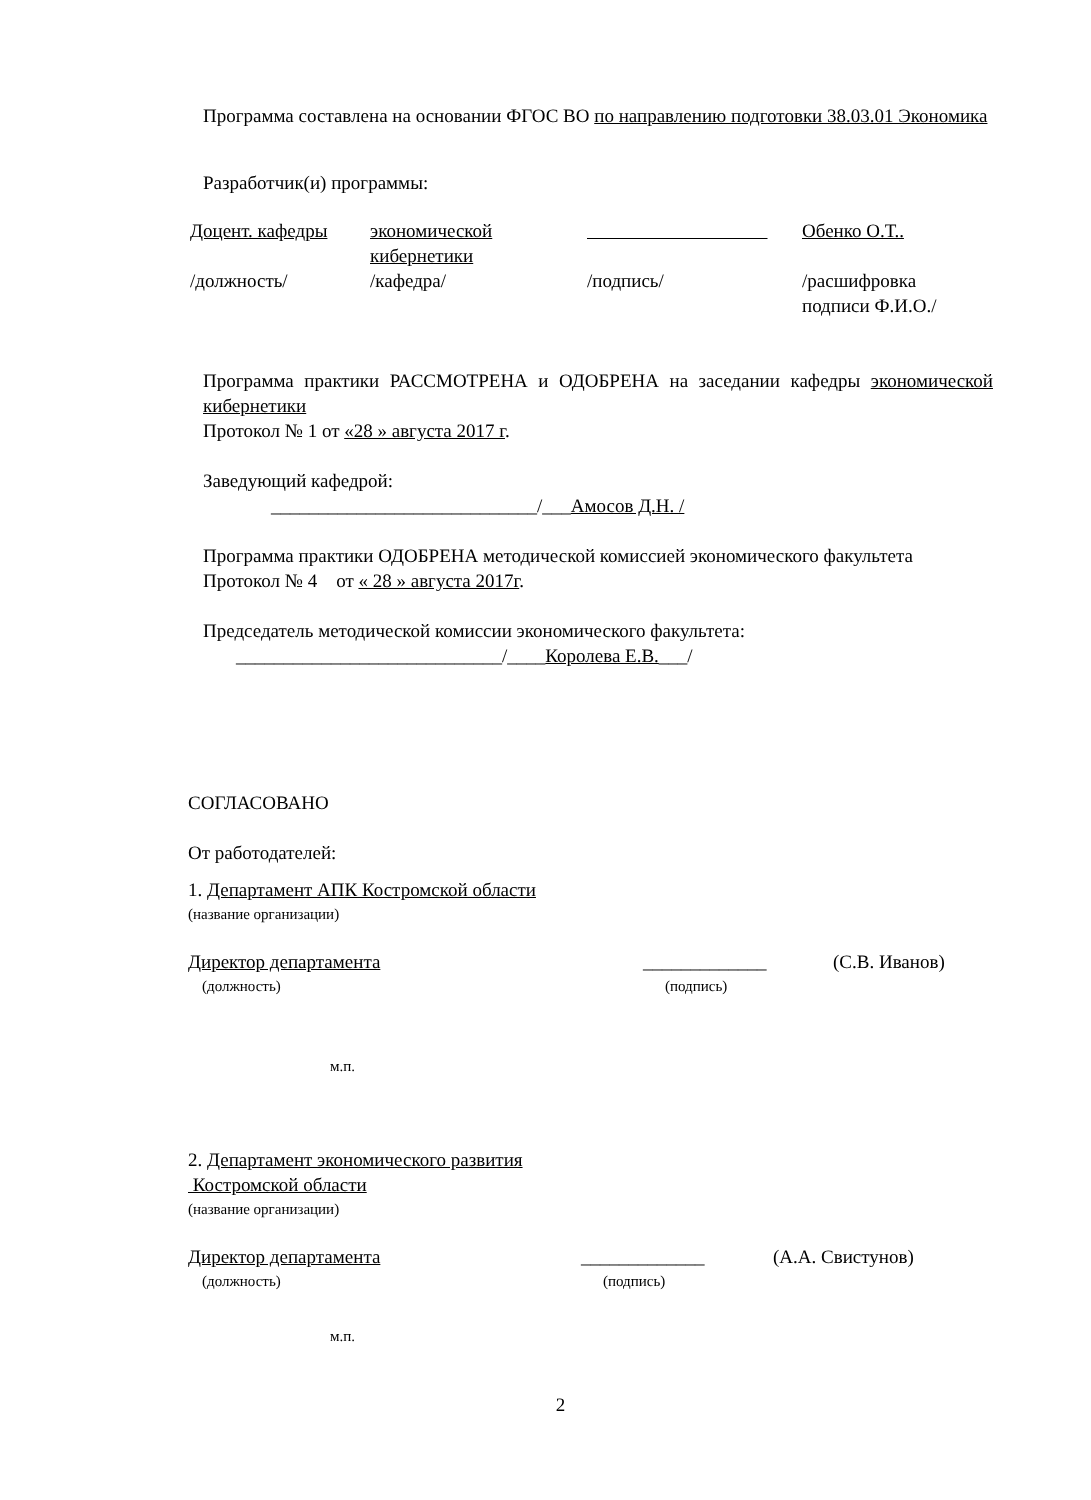Программа составлена на основании ФГОС ВО по направлению подготовки 38.03.01 Экономика
Разработчик(и) программы:
| Доцент. кафедры | экономической кибернетики | | Обенко О.Т.. |
| /должность/ | /кафедра/ | /подпись/ | /расшифровка подписи Ф.И.О./ |
Программа практики РАССМОТРЕНА и ОДОБРЕНА на заседании кафедры экономической кибернетики
Протокол № 1 от «28 » августа 2017 г.
Заведующий кафедрой:
____________________________/___Амосов Д.Н. /
Программа практики ОДОБРЕНА методической комиссией экономического факультета
Протокол № 4 от « 28 » августа 2017г.
Председатель методической комиссии экономического факультета:
____________________________/____Королева Е.В.___/
СОГЛАСОВАНО
От работодателей:
1. Департамент АПК Костромской области
(название организации)
| Директор департамента | _____________ | (С.В. Иванов) |
| (должность) | (подпись) | |
м.п.
2. Департамент экономического развития
Костромской области
(название организации)
| Директор департамента | _____________ | (А.А. Свистунов) |
| (должность) | (подпись) | |
м.п.
2